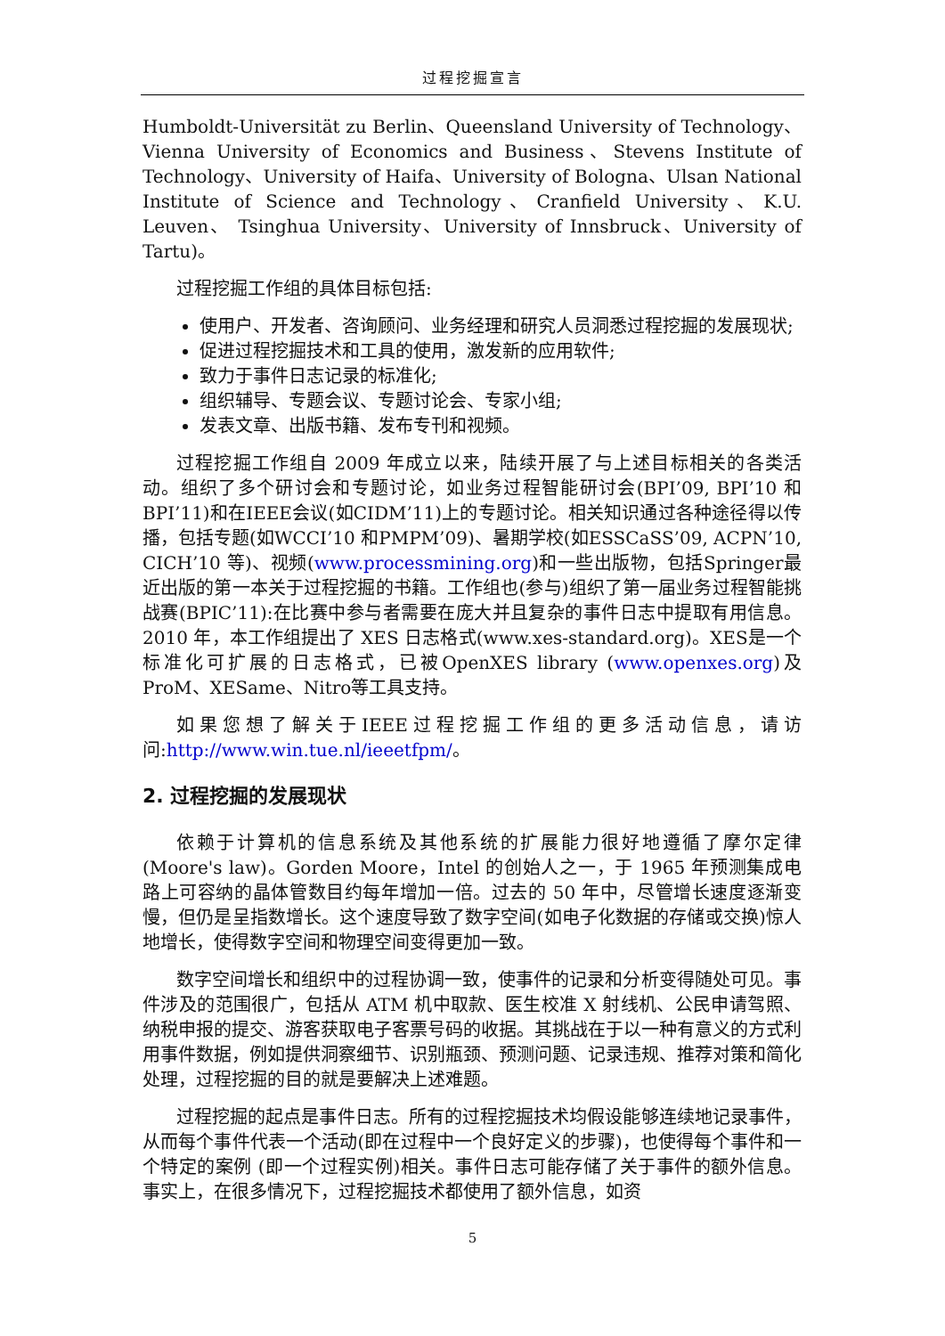过程挖掘宣言
Humboldt-Universität zu Berlin、Queensland University of Technology、Vienna University of Economics and Business、Stevens Institute of Technology、University of Haifa、University of Bologna、Ulsan National Institute of Science and Technology、Cranfield University、K.U. Leuven、 Tsinghua University、University of Innsbruck、University of Tartu)。
过程挖掘工作组的具体目标包括:
使用户、开发者、咨询顾问、业务经理和研究人员洞悉过程挖掘的发展现状;
促进过程挖掘技术和工具的使用，激发新的应用软件;
致力于事件日志记录的标准化;
组织辅导、专题会议、专题讨论会、专家小组;
发表文章、出版书籍、发布专刊和视频。
过程挖掘工作组自 2009 年成立以来，陆续开展了与上述目标相关的各类活动。组织了多个研讨会和专题讨论，如业务过程智能研讨会(BPI’09, BPI’10 和 BPI’11)和在IEEE会议(如CIDM’11)上的专题讨论。相关知识通过各种途径得以传播，包括专题(如WCCI’10 和PMPM’09)、暑期学校(如ESSCaSS’09, ACPN’10, CICH’10 等)、视频(www.processmining.org)和一些出版物，包括Springer最近出版的第一本关于过程挖掘的书籍。工作组也(参与)组织了第一届业务过程智能挑战赛(BPIC’11):在比赛中参与者需要在庞大并且复杂的事件日志中提取有用信息。2010 年，本工作组提出了 XES 日志格式(www.xes-standard.org)。XES是一个标准化可扩展的日志格式，已被OpenXES library (www.openxes.org)及ProM、XESame、Nitro等工具支持。
如果您想了解关于IEEE过程挖掘工作组的更多活动信息，请访问:http://www.win.tue.nl/ieeetfpm/。
2. 过程挖掘的发展现状
依赖于计算机的信息系统及其他系统的扩展能力很好地遵循了摩尔定律(Moore's law)。Gorden Moore，Intel 的创始人之一，于 1965 年预测集成电路上可容纳的晶体管数目约每年增加一倍。过去的 50 年中，尽管增长速度逐渐变慢，但仍是呈指数增长。这个速度导致了数字空间(如电子化数据的存储或交换)惊人地增长，使得数字空间和物理空间变得更加一致。
数字空间增长和组织中的过程协调一致，使事件的记录和分析变得随处可见。事件涉及的范围很广，包括从 ATM 机中取款、医生校准 X 射线机、公民申请驾照、纳税申报的提交、游客获取电子客票号码的收据。其挑战在于以一种有意义的方式利用事件数据，例如提供洞察细节、识别瓶颈、预测问题、记录违规、推荐对策和简化处理，过程挖掘的目的就是要解决上述难题。
过程挖掘的起点是事件日志。所有的过程挖掘技术均假设能够连续地记录事件，从而每个事件代表一个活动(即在过程中一个良好定义的步骤)，也使得每个事件和一个特定的案例 (即一个过程实例)相关。事件日志可能存储了关于事件的额外信息。事实上，在很多情况下，过程挖掘技术都使用了额外信息，如资
5